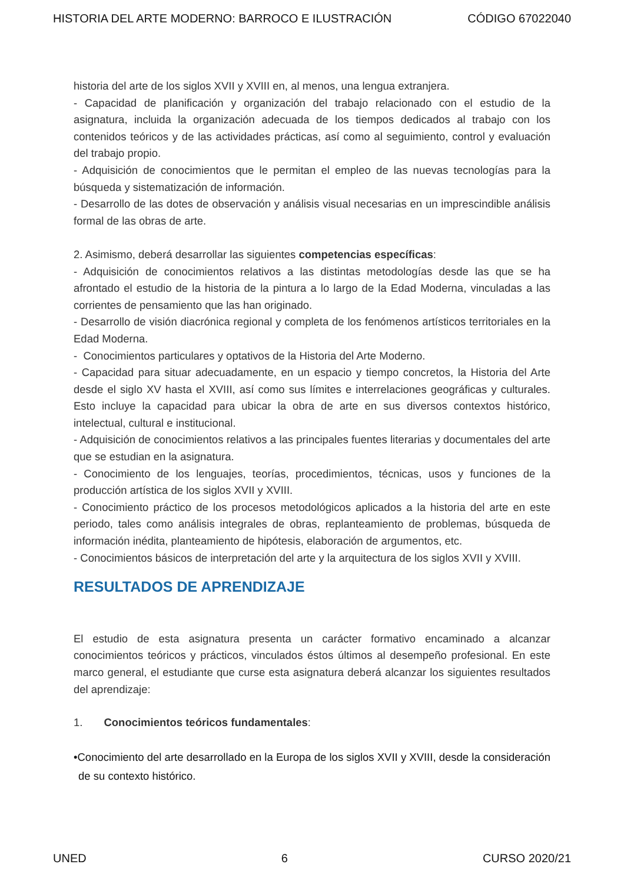HISTORIA DEL ARTE MODERNO: BARROCO E ILUSTRACIÓN CÓDIGO 67022040
historia del arte de los siglos XVII y XVIII en, al menos, una lengua extranjera.
- Capacidad de planificación y organización del trabajo relacionado con el estudio de la asignatura, incluida la organización adecuada de los tiempos dedicados al trabajo con los contenidos teóricos y de las actividades prácticas, así como al seguimiento, control y evaluación del trabajo propio.
- Adquisición de conocimientos que le permitan el empleo de las nuevas tecnologías para la búsqueda y sistematización de información.
- Desarrollo de las dotes de observación y análisis visual necesarias en un imprescindible análisis formal de las obras de arte.
2. Asimismo, deberá desarrollar las siguientes competencias específicas:
- Adquisición de conocimientos relativos a las distintas metodologías desde las que se ha afrontado el estudio de la historia de la pintura a lo largo de la Edad Moderna, vinculadas a las corrientes de pensamiento que las han originado.
- Desarrollo de visión diacrónica regional y completa de los fenómenos artísticos territoriales en la Edad Moderna.
- Conocimientos particulares y optativos de la Historia del Arte Moderno.
- Capacidad para situar adecuadamente, en un espacio y tiempo concretos, la Historia del Arte desde el siglo XV hasta el XVIII, así como sus límites e interrelaciones geográficas y culturales. Esto incluye la capacidad para ubicar la obra de arte en sus diversos contextos histórico, intelectual, cultural e institucional.
- Adquisición de conocimientos relativos a las principales fuentes literarias y documentales del arte que se estudian en la asignatura.
- Conocimiento de los lenguajes, teorías, procedimientos, técnicas, usos y funciones de la producción artística de los siglos XVII y XVIII.
- Conocimiento práctico de los procesos metodológicos aplicados a la historia del arte en este periodo, tales como análisis integrales de obras, replanteamiento de problemas, búsqueda de información inédita, planteamiento de hipótesis, elaboración de argumentos, etc.
- Conocimientos básicos de interpretación del arte y la arquitectura de los siglos XVII y XVIII.
RESULTADOS DE APRENDIZAJE
El estudio de esta asignatura presenta un carácter formativo encaminado a alcanzar conocimientos teóricos y prácticos, vinculados éstos últimos al desempeño profesional. En este marco general, el estudiante que curse esta asignatura deberá alcanzar los siguientes resultados del aprendizaje:
1. Conocimientos teóricos fundamentales:
•Conocimiento del arte desarrollado en la Europa de los siglos XVII y XVIII, desde la consideración de su contexto histórico.
UNED 6 CURSO 2020/21